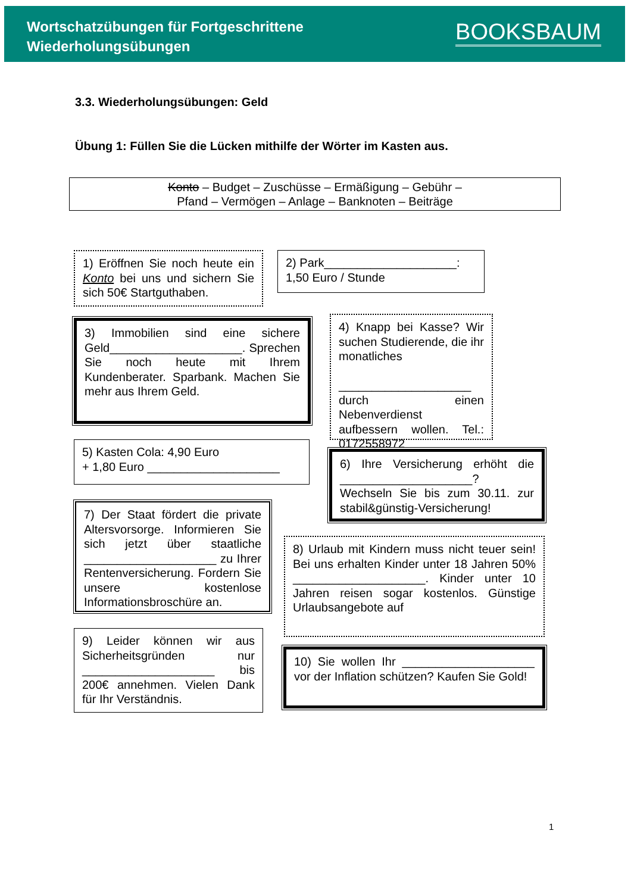Wortschatzübungen für Fortgeschrittene
Wiederholungsübungen
BOOKSBAUM
3.3. Wiederholungsübungen: Geld
Übung 1: Füllen Sie die Lücken mithilfe der Wörter im Kasten aus.
Konto – Budget – Zuschüsse – Ermäßigung – Gebühr –
Pfand – Vermögen – Anlage – Banknoten – Beiträge
1) Eröffnen Sie noch heute ein Konto bei uns und sichern Sie sich 50€ Startguthaben.
2) Park____________________:
1,50 Euro / Stunde
3) Immobilien sind eine sichere Geld____________________. Sprechen Sie noch heute mit Ihrem Kundenberater. Sparbank. Machen Sie mehr aus Ihrem Geld.
4) Knapp bei Kasse? Wir suchen Studierende, die ihr monatliches
____________________ durch einen Nebenverdienst aufbessern wollen. Tel.: 0172558972
5) Kasten Cola: 4,90 Euro
+ 1,80 Euro ____________________
6) Ihre Versicherung erhöht die ____________________? Wechseln Sie bis zum 30.11. zur stabil&günstig-Versicherung!
7) Der Staat fördert die private Altersvorsorge. Informieren Sie sich jetzt über staatliche ____________________ zu Ihrer Rentenversicherung. Fordern Sie unsere kostenlose Informationsbroschüre an.
8) Urlaub mit Kindern muss nicht teuer sein! Bei uns erhalten Kinder unter 18 Jahren 50% ____________________. Kinder unter 10 Jahren reisen sogar kostenlos. Günstige Urlaubsangebote auf
9) Leider können wir aus Sicherheitsgründen nur ____________________ bis 200€ annehmen. Vielen Dank für Ihr Verständnis.
10) Sie wollen Ihr ____________________ vor der Inflation schützen? Kaufen Sie Gold!
1